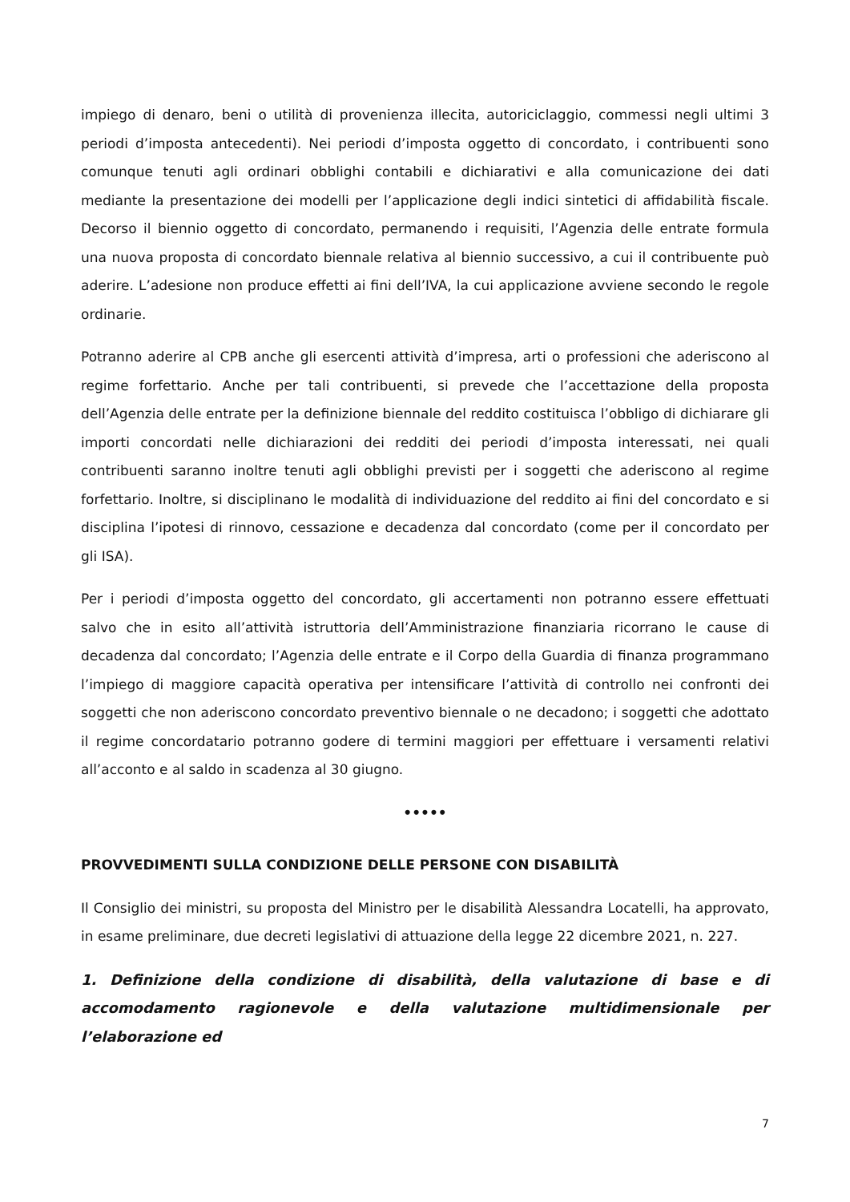impiego di denaro, beni o utilità di provenienza illecita, autoriciclaggio, commessi negli ultimi 3 periodi d’imposta antecedenti). Nei periodi d’imposta oggetto di concordato, i contribuenti sono comunque tenuti agli ordinari obblighi contabili e dichiarativi e alla comunicazione dei dati mediante la presentazione dei modelli per l’applicazione degli indici sintetici di affidabilità fiscale. Decorso il biennio oggetto di concordato, permanendo i requisiti, l’Agenzia delle entrate formula una nuova proposta di concordato biennale relativa al biennio successivo, a cui il contribuente può aderire. L’adesione non produce effetti ai fini dell’IVA, la cui applicazione avviene secondo le regole ordinarie.
Potranno aderire al CPB anche gli esercenti attività d’impresa, arti o professioni che aderiscono al regime forfettario. Anche per tali contribuenti, si prevede che l’accettazione della proposta dell’Agenzia delle entrate per la definizione biennale del reddito costituisca l’obbligo di dichiarare gli importi concordati nelle dichiarazioni dei redditi dei periodi d’imposta interessati, nei quali contribuenti saranno inoltre tenuti agli obblighi previsti per i soggetti che aderiscono al regime forfettario. Inoltre, si disciplinano le modalità di individuazione del reddito ai fini del concordato e si disciplina l’ipotesi di rinnovo, cessazione e decadenza dal concordato (come per il concordato per gli ISA).
Per i periodi d’imposta oggetto del concordato, gli accertamenti non potranno essere effettuati salvo che in esito all’attività istruttoria dell’Amministrazione finanziaria ricorrano le cause di decadenza dal concordato; l’Agenzia delle entrate e il Corpo della Guardia di finanza programmano l’impiego di maggiore capacità operativa per intensificare l’attività di controllo nei confronti dei soggetti che non aderiscono concordato preventivo biennale o ne decadono; i soggetti che adottato il regime concordatario potranno godere di termini maggiori per effettuare i versamenti relativi all’acconto e al saldo in scadenza al 30 giugno.
•••••
PROVVEDIMENTI SULLA CONDIZIONE DELLE PERSONE CON DISABILITÀ
Il Consiglio dei ministri, su proposta del Ministro per le disabilità Alessandra Locatelli, ha approvato, in esame preliminare, due decreti legislativi di attuazione della legge 22 dicembre 2021, n. 227.
1. Definizione della condizione di disabilità, della valutazione di base e di accomodamento ragionevole e della valutazione multidimensionale per l’elaborazione ed
7